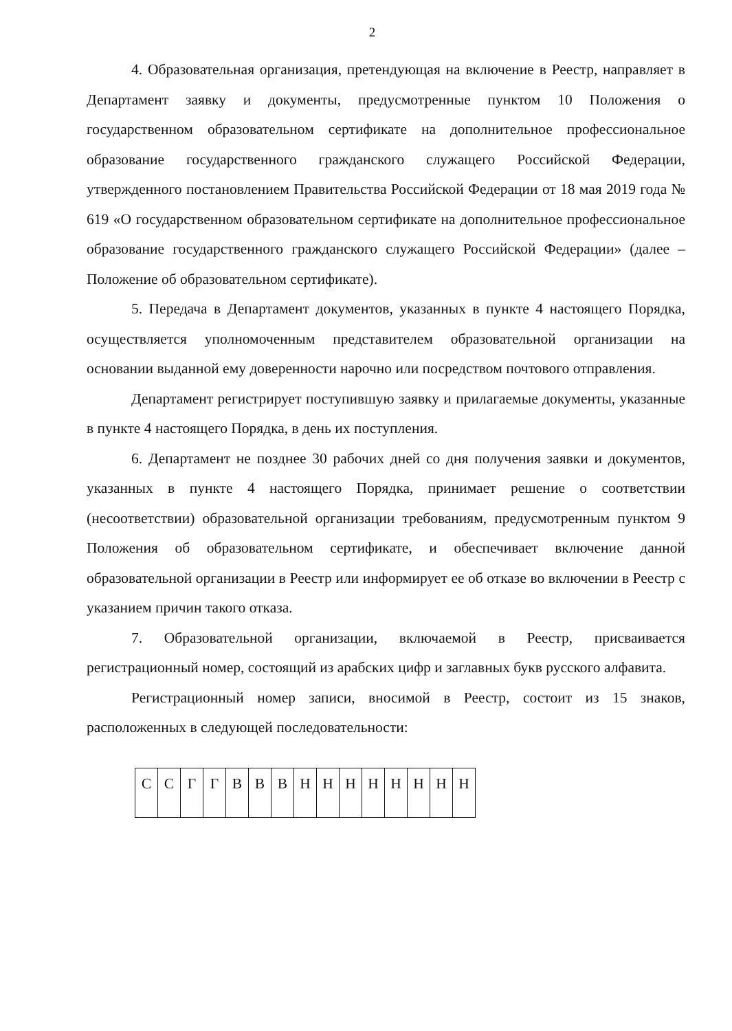2
4. Образовательная организация, претендующая на включение в Реестр, направляет в Департамент заявку и документы, предусмотренные пунктом 10 Положения о государственном образовательном сертификате на дополнительное профессиональное образование государственного гражданского служащего Российской Федерации, утвержденного постановлением Правительства Российской Федерации от 18 мая 2019 года № 619 «О государственном образовательном сертификате на дополнительное профессиональное образование государственного гражданского служащего Российской Федерации» (далее – Положение об образовательном сертификате).
5. Передача в Департамент документов, указанных в пункте 4 настоящего Порядка, осуществляется уполномоченным представителем образовательной организации на основании выданной ему доверенности нарочно или посредством почтового отправления.
Департамент регистрирует поступившую заявку и прилагаемые документы, указанные в пункте 4 настоящего Порядка, в день их поступления.
6. Департамент не позднее 30 рабочих дней со дня получения заявки и документов, указанных в пункте 4 настоящего Порядка, принимает решение о соответствии (несоответствии) образовательной организации требованиям, предусмотренным пунктом 9 Положения об образовательном сертификате, и обеспечивает включение данной образовательной организации в Реестр или информирует ее об отказе во включении в Реестр с указанием причин такого отказа.
7. Образовательной организации, включаемой в Реестр, присваивается регистрационный номер, состоящий из арабских цифр и заглавных букв русского алфавита.
Регистрационный номер записи, вносимой в Реестр, состоит из 15 знаков, расположенных в следующей последовательности:
| С | С | Г | Г | В | В | В | Н | Н | Н | Н | Н | Н | Н | Н |